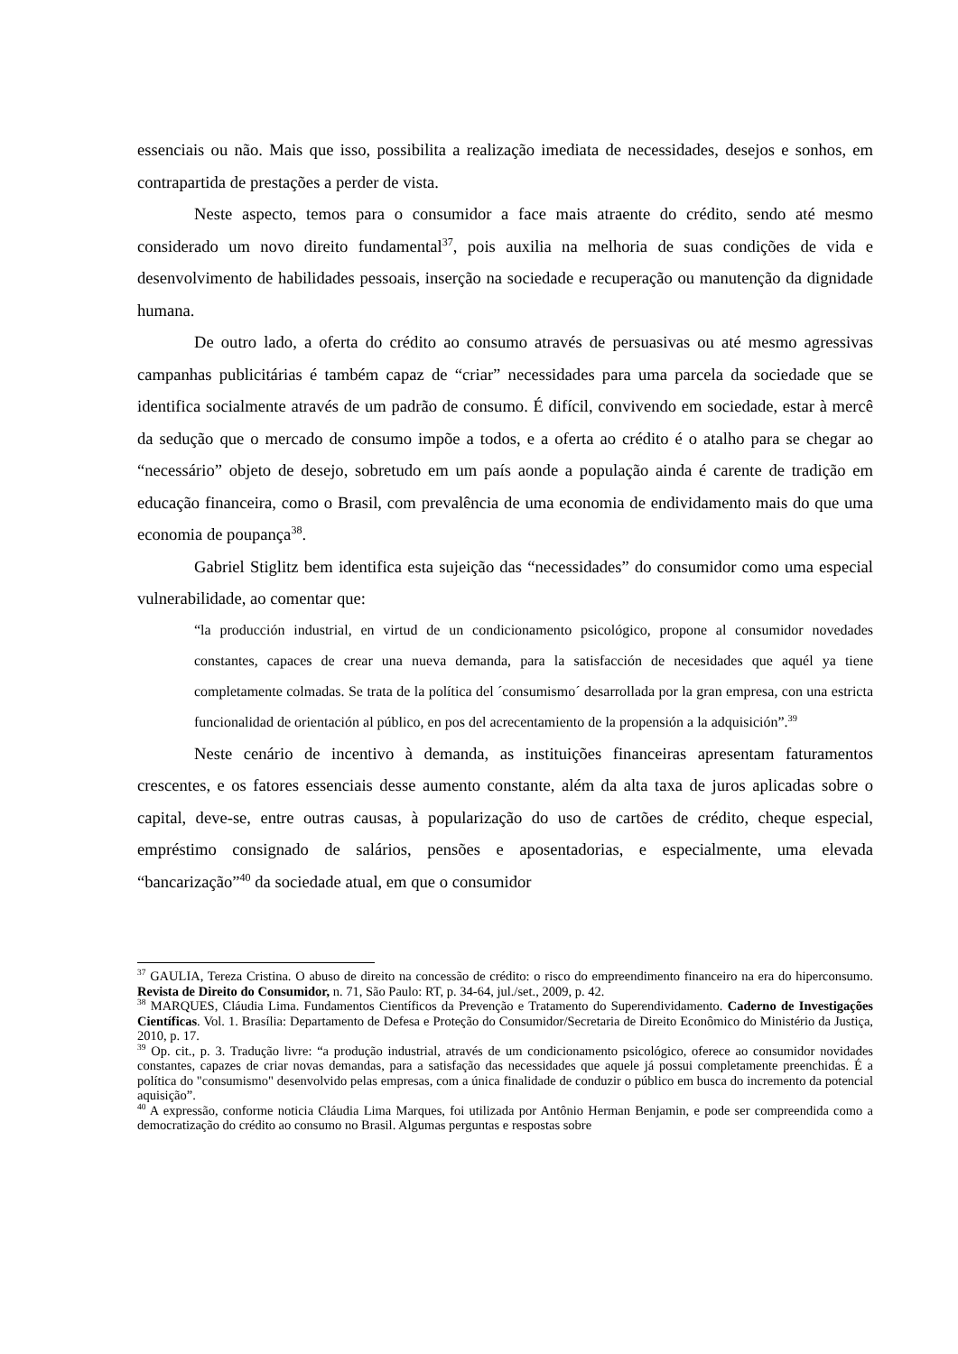essenciais ou não. Mais que isso, possibilita a realização imediata de necessidades, desejos e sonhos, em contrapartida de prestações a perder de vista.
Neste aspecto, temos para o consumidor a face mais atraente do crédito, sendo até mesmo considerado um novo direito fundamental<sup>37</sup>, pois auxilia na melhoria de suas condições de vida e desenvolvimento de habilidades pessoais, inserção na sociedade e recuperação ou manutenção da dignidade humana.
De outro lado, a oferta do crédito ao consumo através de persuasivas ou até mesmo agressivas campanhas publicitárias é também capaz de “criar” necessidades para uma parcela da sociedade que se identifica socialmente através de um padrão de consumo. É difícil, convivendo em sociedade, estar à mercê da sedução que o mercado de consumo impõe a todos, e a oferta ao crédito é o atalho para se chegar ao “necessário” objeto de desejo, sobretudo em um país aonde a população ainda é carente de tradição em educação financeira, como o Brasil, com prevalência de uma economia de endividamento mais do que uma economia de poupança<sup>38</sup>.
Gabriel Stiglitz bem identifica esta sujeição das “necessidades” do consumidor como uma especial vulnerabilidade, ao comentar que:
“la producción industrial, en virtud de un condicionamento psicológico, propone al consumidor novedades constantes, capaces de crear una nueva demanda, para la satisfacción de necesidades que aquél ya tiene completamente colmadas. Se trata de la política del ´consumismo´ desarrollada por la gran empresa, con una estricta funcionalidad de orientación al público, en pos del acrecentamiento de la propensión a la adquisición”.<sup>39</sup>
Neste cenário de incentivo à demanda, as instituições financeiras apresentam faturamentos crescentes, e os fatores essenciais desse aumento constante, além da alta taxa de juros aplicadas sobre o capital, deve-se, entre outras causas, à popularização do uso de cartões de crédito, cheque especial, empréstimo consignado de salários, pensões e aposentadorias, e especialmente, uma elevada “bancarização”<sup>40</sup> da sociedade atual, em que o consumidor
<sup>37</sup> GAULIA, Tereza Cristina. O abuso de direito na concessão de crédito: o risco do empreendimento financeiro na era do hiperconsumo. Revista de Direito do Consumidor, n. 71, São Paulo: RT, p. 34-64, jul./set., 2009, p. 42.
<sup>38</sup> MARQUES, Cláudia Lima. Fundamentos Científicos da Prevenção e Tratamento do Superendividamento. Caderno de Investigações Científicas. Vol. 1. Brasília: Departamento de Defesa e Proteção do Consumidor/Secretaria de Direito Econômico do Ministério da Justiça, 2010, p. 17.
<sup>39</sup> Op. cit., p. 3. Tradução livre: “a produção industrial, através de um condicionamento psicológico, oferece ao consumidor novidades constantes, capazes de criar novas demandas, para a satisfação das necessidades que aquele já possui completamente preenchidas. É a política do "consumismo" desenvolvido pelas empresas, com a única finalidade de conduzir o público em busca do incremento da potencial aquisição”.
<sup>40</sup> A expressão, conforme noticia Cláudia Lima Marques, foi utilizada por Antônio Herman Benjamin, e pode ser compreendida como a democratização do crédito ao consumo no Brasil. Algumas perguntas e respostas sobre